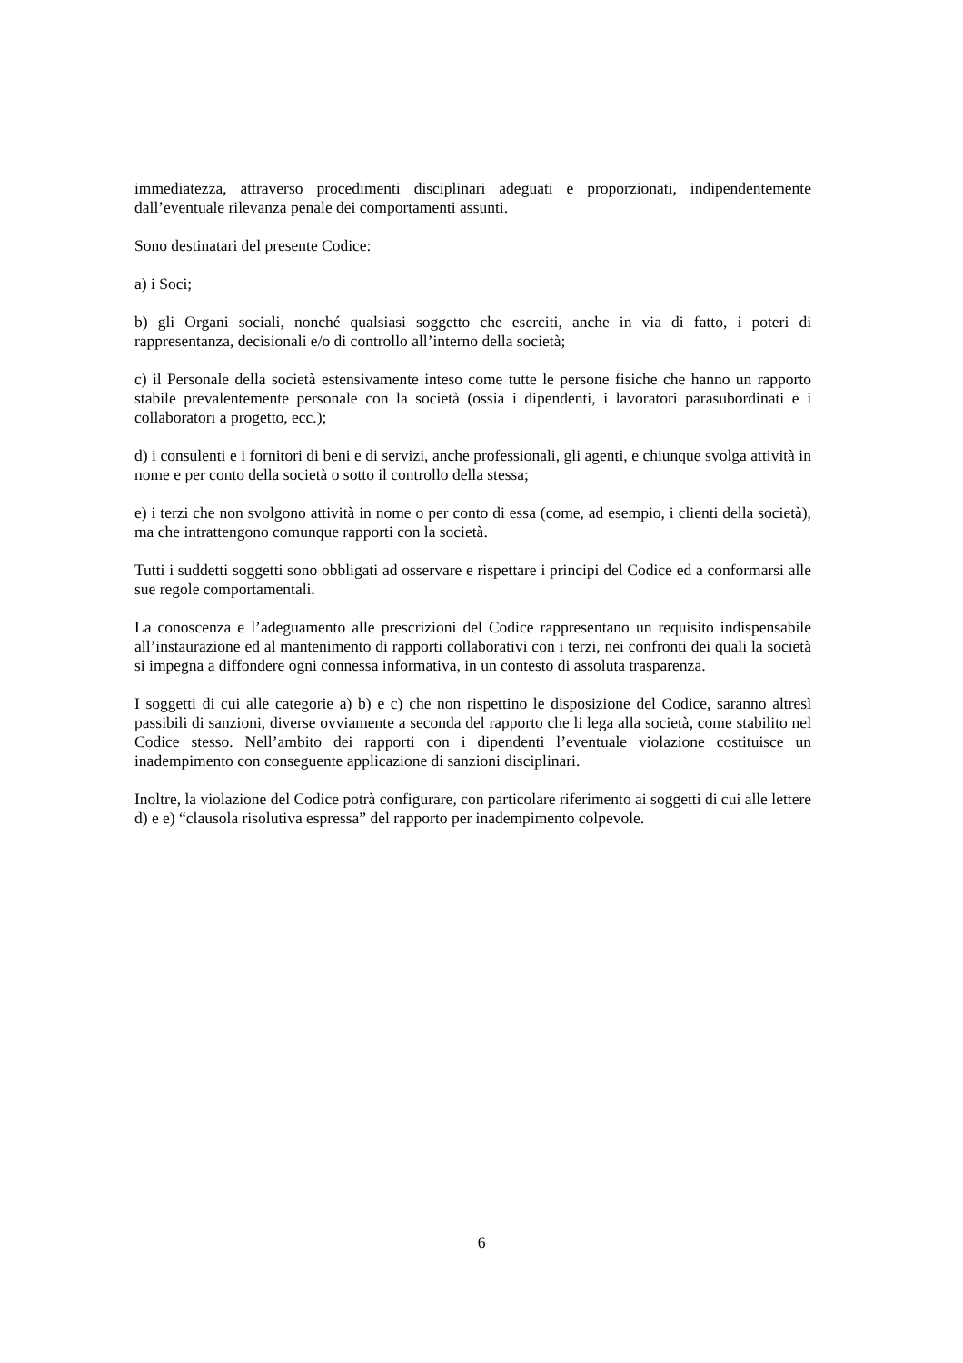immediatezza, attraverso procedimenti disciplinari adeguati e proporzionati, indipendentemente dall’eventuale rilevanza penale dei comportamenti assunti.
Sono destinatari del presente Codice:
a) i Soci;
b) gli Organi sociali, nonché qualsiasi soggetto che eserciti, anche in via di fatto, i poteri di rappresentanza, decisionali e/o di controllo all’interno della società;
c) il Personale della società estensivamente inteso come tutte le persone fisiche che hanno un rapporto stabile prevalentemente personale con la società (ossia i dipendenti, i lavoratori parasubordinati e i collaboratori a progetto, ecc.);
d) i consulenti e i fornitori di beni e di servizi, anche professionali, gli agenti, e chiunque svolga attività in nome e per conto della società o sotto il controllo della stessa;
e) i terzi che non svolgono attività in nome o per conto di essa (come, ad esempio, i clienti della società), ma che intrattengono comunque rapporti con la società.
Tutti i suddetti soggetti sono obbligati ad osservare e rispettare i principi del Codice ed a conformarsi alle sue regole comportamentali.
La conoscenza e l’adeguamento alle prescrizioni del Codice rappresentano un requisito indispensabile all’instaurazione ed al mantenimento di rapporti collaborativi con i terzi, nei confronti dei quali la società si impegna a diffondere ogni connessa informativa, in un contesto di assoluta trasparenza.
I soggetti di cui alle categorie a) b) e c) che non rispettino le disposizione del Codice, saranno altresì passibili di sanzioni, diverse ovviamente a seconda del rapporto che li lega alla società, come stabilito nel Codice stesso. Nell’ambito dei rapporti con i dipendenti l’eventuale violazione costituisce un inadempimento con conseguente applicazione di sanzioni disciplinari.
Inoltre, la violazione del Codice potrà configurare, con particolare riferimento ai soggetti di cui alle lettere d) e e) “clausola risolutiva espressa” del rapporto per inadempimento colpevole.
6